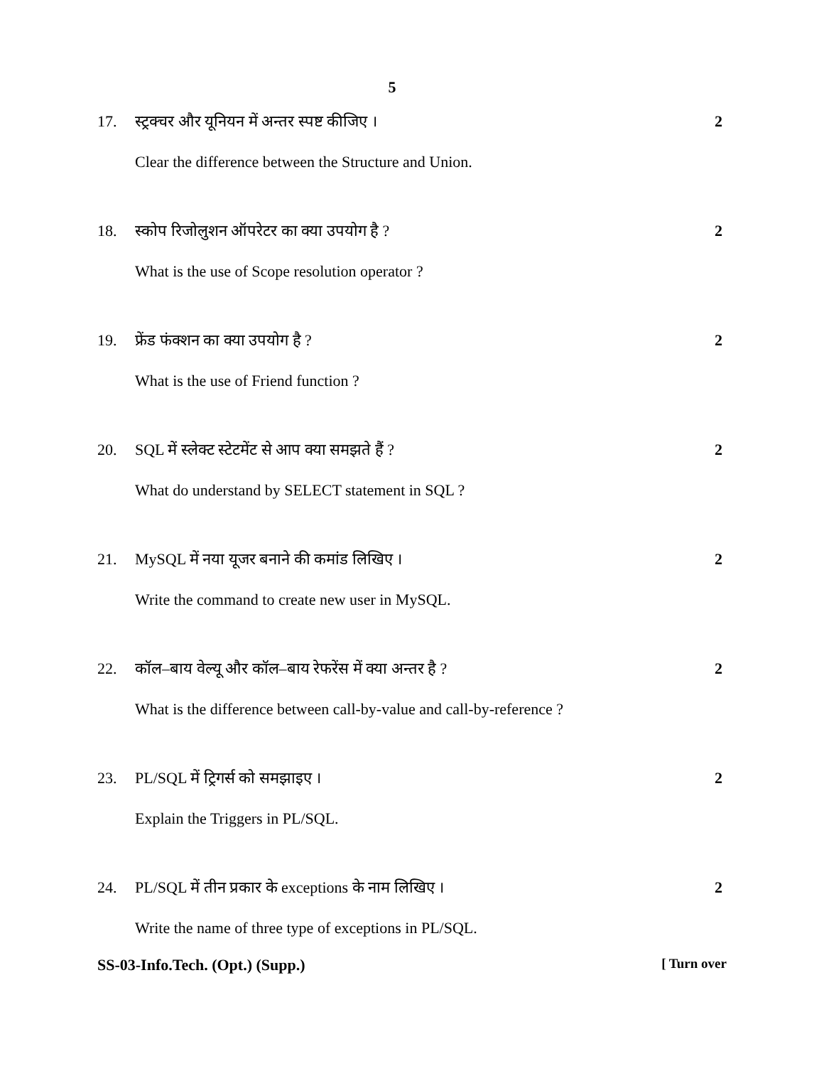5
17. स्ट्रक्चर और यूनियन में अन्तर स्पष्ट कीजिए । 2
Clear the difference between the Structure and Union.
18. स्कोप रिजोलुशन ऑपरेटर का क्या उपयोग है ? 2
What is the use of Scope resolution operator ?
19. फ्रेंड फंक्शन का क्या उपयोग है ? 2
What is the use of Friend function ?
20. SQL में स्लेक्ट स्टेटमेंट से आप क्या समझते हैं ? 2
What do understand by SELECT statement in SQL ?
21. MySQL में नया यूजर बनाने की कमांड लिखिए । 2
Write the command to create new user in MySQL.
22. कॉल–बाय वेल्यू और कॉल–बाय रेफरेंस में क्या अन्तर है ? 2
What is the difference between call-by-value and call-by-reference ?
23. PL/SQL में ट्रिगर्स को समझाइए । 2
Explain the Triggers in PL/SQL.
24. PL/SQL में तीन प्रकार के exceptions के नाम लिखिए । 2
Write the name of three type of exceptions in PL/SQL.
SS-03-Info.Tech. (Opt.) (Supp.) [ Turn over